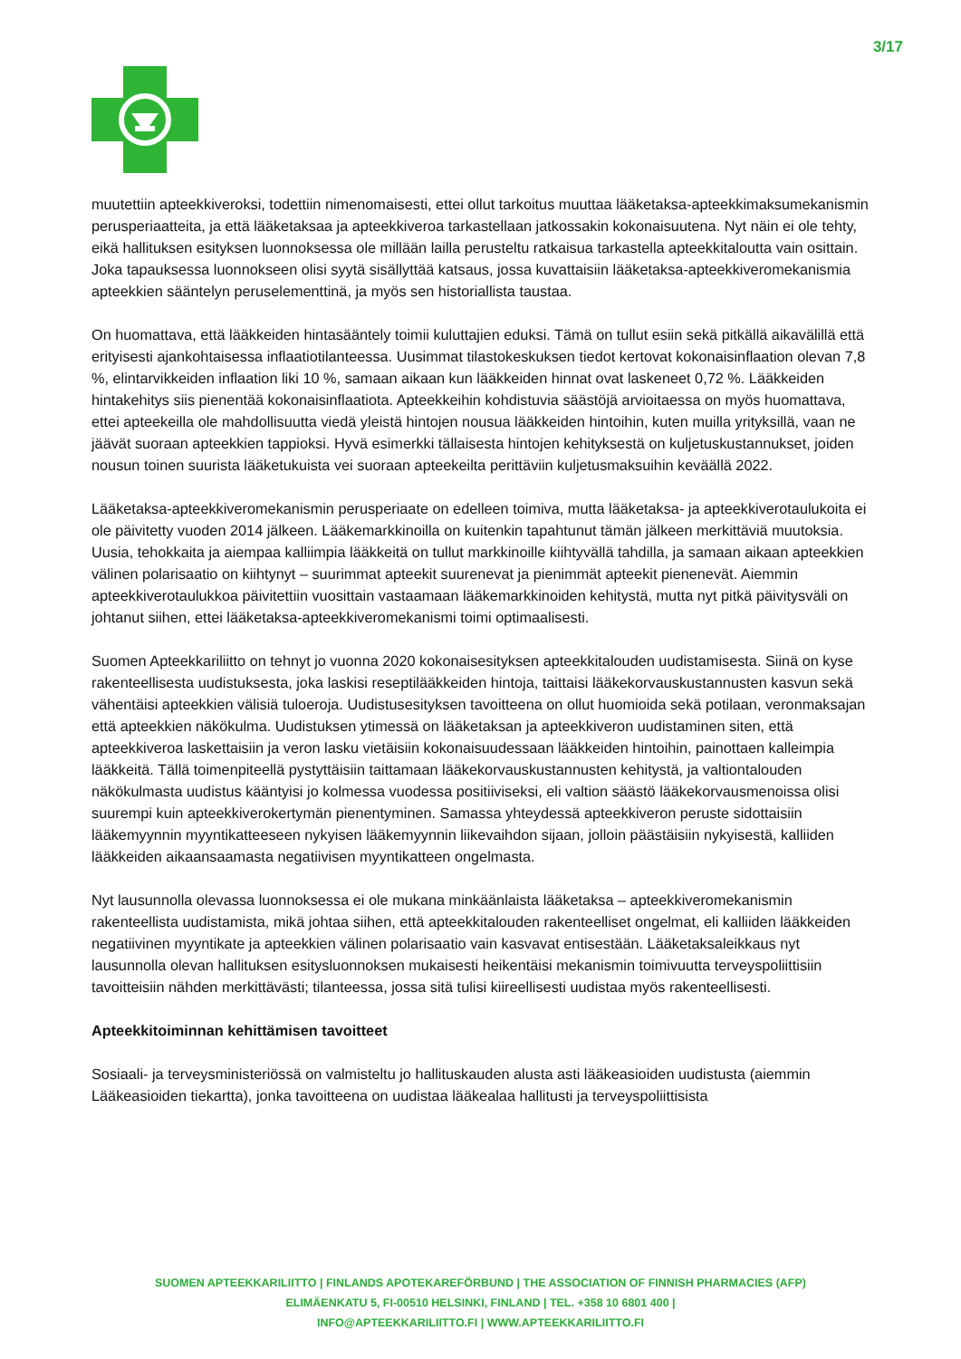3/17
muutettiin apteekkiveroksi, todettiin nimenomaisesti, ettei ollut tarkoitus muuttaa lääketaksa-apteekkimaksumekanismin perusperiaatteita, ja että lääketaksaa ja apteekkiveroa tarkastellaan jatkossakin kokonaisuutena. Nyt näin ei ole tehty, eikä hallituksen esityksen luonnoksessa ole millään lailla perusteltu ratkaisua tarkastella apteekkitaloutta vain osittain. Joka tapauksessa luonnokseen olisi syytä sisällyttää katsaus, jossa kuvattaisiin lääketaksa-apteekkiveromekanismia apteekkien sääntelyn peruselementtinä, ja myös sen historiallista taustaa.
On huomattava, että lääkkeiden hintasääntely toimii kuluttajien eduksi. Tämä on tullut esiin sekä pitkällä aikavälillä että erityisesti ajankohtaisessa inflaatiotilanteessa. Uusimmat tilastokeskuksen tiedot kertovat kokonaisinflaation olevan 7,8 %, elintarvikkeiden inflaation liki 10 %, samaan aikaan kun lääkkeiden hinnat ovat laskeneet 0,72 %. Lääkkeiden hintakehitys siis pienentää kokonaisinflaatiota. Apteekkeihin kohdistuvia säästöjä arvioitaessa on myös huomattava, ettei apteekeilla ole mahdollisuutta viedä yleistä hintojen nousua lääkkeiden hintoihin, kuten muilla yrityksillä, vaan ne jäävät suoraan apteekkien tappioksi. Hyvä esimerkki tällaisesta hintojen kehityksestä on kuljetuskustannukset, joiden nousun toinen suurista lääketukuista vei suoraan apteekeilta perittäviin kuljetusmaksuihin keväällä 2022.
Lääketaksa-apteekkiveromekanismin perusperiaate on edelleen toimiva, mutta lääketaksa- ja apteekkiverotaulukoita ei ole päivitetty vuoden 2014 jälkeen. Lääkemarkkinoilla on kuitenkin tapahtunut tämän jälkeen merkittäviä muutoksia. Uusia, tehokkaita ja aiempaa kalliimpia lääkkeitä on tullut markkinoille kiihtyvällä tahdilla, ja samaan aikaan apteekkien välinen polarisaatio on kiihtynyt – suurimmat apteekit suurenevat ja pienimmät apteekit pienenevät. Aiemmin apteekkiverotaulukkoa päivitettiin vuosittain vastaamaan lääkemarkkinoiden kehitystä, mutta nyt pitkä päivitysväli on johtanut siihen, ettei lääketaksa-apteekkiveromekanismi toimi optimaalisesti.
Suomen Apteekkariliitto on tehnyt jo vuonna 2020 kokonaisesityksen apteekkitalouden uudistamisesta. Siinä on kyse rakenteellisesta uudistuksesta, joka laskisi reseptilääkkeiden hintoja, taittaisi lääkekorvauskustannusten kasvun sekä vähentäisi apteekkien välisiä tuloeroja. Uudistusesityksen tavoitteena on ollut huomioida sekä potilaan, veronmaksajan että apteekkien näkökulma. Uudistuksen ytimessä on lääketaksan ja apteekkiveron uudistaminen siten, että apteekkiveroa laskettaisiin ja veron lasku vietäisiin kokonaisuudessaan lääkkeiden hintoihin, painottaen kalleimpia lääkkeitä. Tällä toimenpiteellä pystyttäisiin taittamaan lääkekorvauskustannusten kehitystä, ja valtiontalouden näkökulmasta uudistus kääntyisi jo kolmessa vuodessa positiiviseksi, eli valtion säästö lääkekorvausmenoissa olisi suurempi kuin apteekkiverokertymän pienentyminen. Samassa yhteydessä apteekkiveron peruste sidottaisiin lääkemyynnin myyntikatteeseen nykyisen lääkemyynnin liikevaihdon sijaan, jolloin päästäisiin nykyisestä, kalliiden lääkkeiden aikaansaamasta negatiivisen myyntikatteen ongelmasta.
Nyt lausunnolla olevassa luonnoksessa ei ole mukana minkäänlaista lääketaksa – apteekkiveromekanismin rakenteellista uudistamista, mikä johtaa siihen, että apteekkitalouden rakenteelliset ongelmat, eli kalliiden lääkkeiden negatiivinen myyntikate ja apteekkien välinen polarisaatio vain kasvavat entisestään. Lääketaksaleikkaus nyt lausunnolla olevan hallituksen esitysluonnoksen mukaisesti heikentäisi mekanismin toimivuutta terveyspoliittisiin tavoitteisiin nähden merkittävästi; tilanteessa, jossa sitä tulisi kiireellisesti uudistaa myös rakenteellisesti.
Apteekkitoiminnan kehittämisen tavoitteet
Sosiaali- ja terveysministeriössä on valmisteltu jo hallituskauden alusta asti lääkeasioiden uudistusta (aiemmin Lääkeasioiden tiekartta), jonka tavoitteena on uudistaa lääkealaa hallitusti ja terveyspoliittisista
SUOMEN APTEEKKARILIITTO | FINLANDS APOTEKAREFÖRBUND | THE ASSOCIATION OF FINNISH PHARMACIES (AFP)
ELIMÄENKATU 5, FI-00510 HELSINKI, FINLAND | TEL. +358 10 6801 400 |
INFO@APTEEKKARILIITTO.FI | WWW.APTEEKKARILIITTO.FI